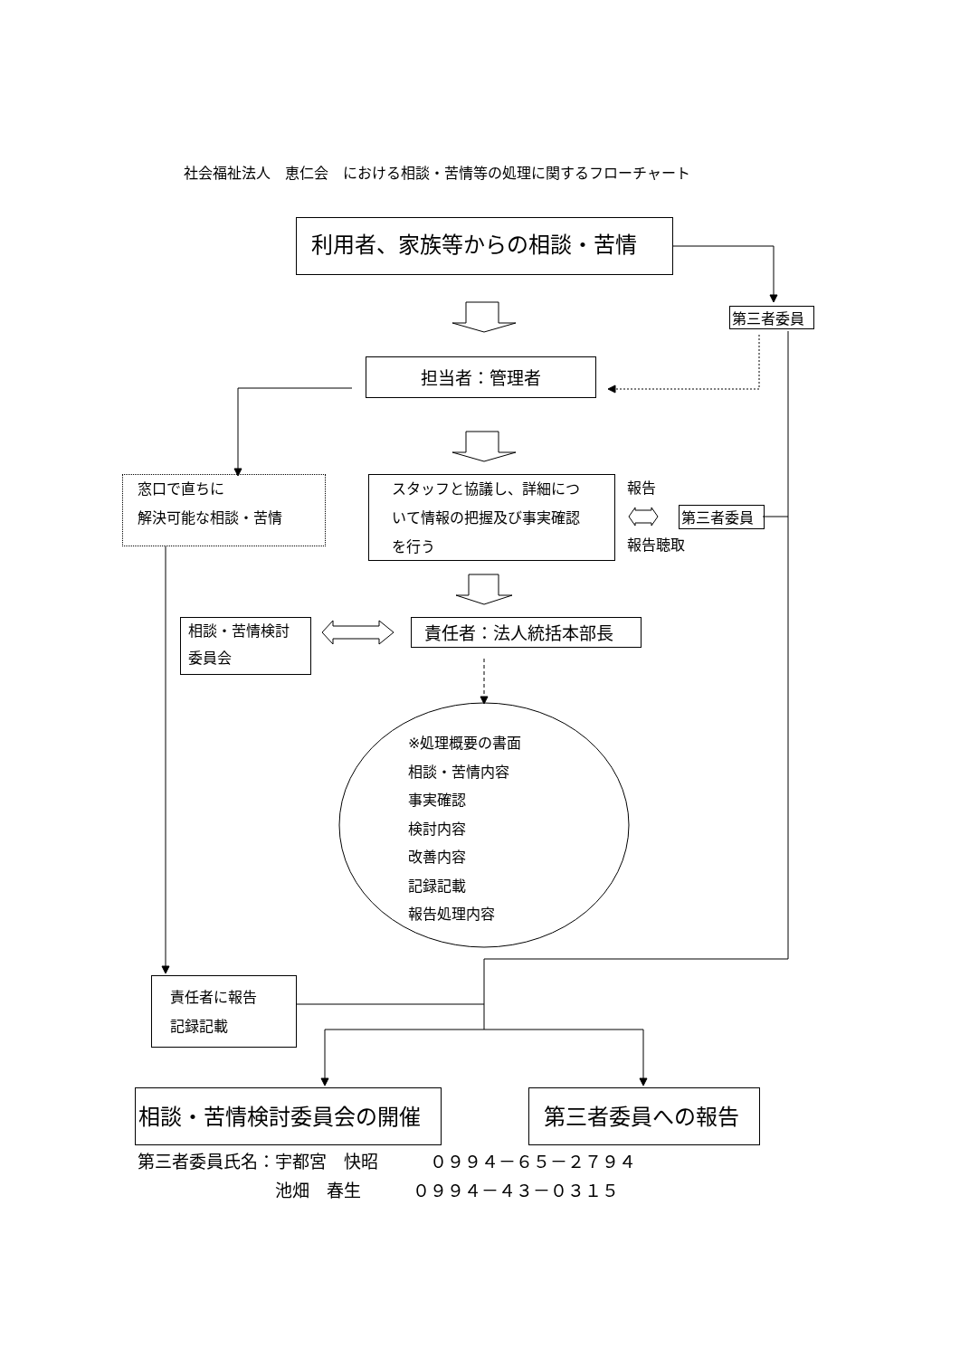社会福祉法人　恵仁会　における相談・苦情等の処理に関するフローチャート
利用者、家族等からの相談・苦情
第三者委員
担当者：管理者
窓口で直ちに
解決可能な相談・苦情
スタッフと協議し、詳細について情報の把握及び事実確認を行う
報告
第三者委員
報告聴取
相談・苦情検討
委員会
責任者：法人統括本部長
※処理概要の書面
相談・苦情内容
事実確認
検討内容
改善内容
記録記載
報告処理内容
責任者に報告
記録記載
相談・苦情検討委員会の開催 第三者委員への報告
第三者委員氏名：宇都宮　快昭　　　０９９４－６５－２７９４
　　　　　　　　池畑　春生　　　０９９４－４３－０３１５